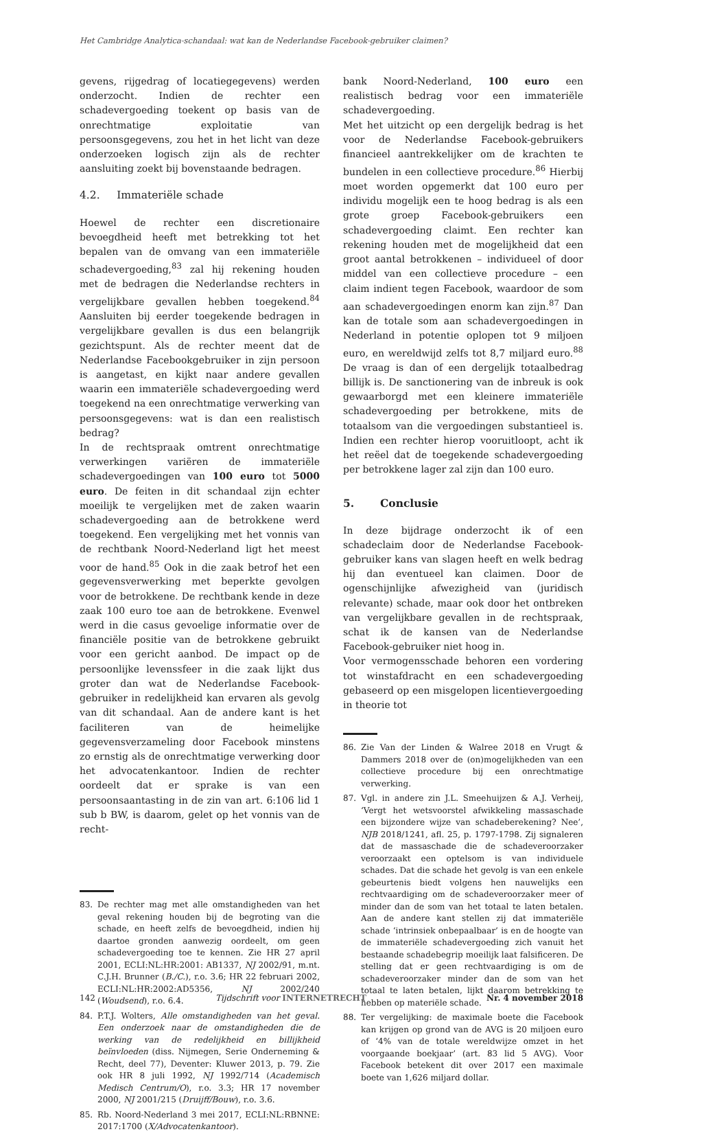Het Cambridge Analytica-schandaal: wat kan de Nederlandse Facebook-gebruiker claimen?
gevens, rijgedrag of locatiegegevens) werden onderzocht. Indien de rechter een schadevergoeding toekent op basis van de onrechtmatige exploitatie van persoonsgegevens, zou het in het licht van deze onderzoeken logisch zijn als de rechter aansluiting zoekt bij bovenstaande bedragen.
4.2. Immateriële schade
Hoewel de rechter een discretionaire bevoegdheid heeft met betrekking tot het bepalen van de omvang van een immateriële schadevergoeding,<sup>83</sup> zal hij rekening houden met de bedragen die Nederlandse rechters in vergelijkbare gevallen hebben toegekend.<sup>84</sup> Aansluiten bij eerder toegekende bedragen in vergelijkbare gevallen is dus een belangrijk gezichtspunt. Als de rechter meent dat de Nederlandse Facebookgebruiker in zijn persoon is aangetast, en kijkt naar andere gevallen waarin een immateriële schadevergoeding werd toegekend na een onrechtmatige verwerking van persoonsgegevens: wat is dan een realistisch bedrag?
In de rechtspraak omtrent onrechtmatige verwerkingen variëren de immateriële schadevergoedingen van 100 euro tot 5000 euro. De feiten in dit schandaal zijn echter moeilijk te vergelijken met de zaken waarin schadevergoeding aan de betrokkene werd toegekend. Een vergelijking met het vonnis van de rechtbank Noord-Nederland ligt het meest voor de hand.<sup>85</sup> Ook in die zaak betrof het een gegevensverwerking met beperkte gevolgen voor de betrokkene. De rechtbank kende in deze zaak 100 euro toe aan de betrokkene. Evenwel werd in die casus gevoelige informatie over de financiële positie van de betrokkene gebruikt voor een gericht aanbod. De impact op de persoonlijke levenssfeer in die zaak lijkt dus groter dan wat de Nederlandse Facebook-gebruiker in redelijkheid kan ervaren als gevolg van dit schandaal. Aan de andere kant is het faciliteren van de heimelijke gegevensverzameling door Facebook minstens zo ernstig als de onrechtmatige verwerking door het advocatenkantoor. Indien de rechter oordeelt dat er sprake is van een persoonsaantasting in de zin van art. 6:106 lid 1 sub b BW, is daarom, gelet op het vonnis van de recht-
83. De rechter mag met alle omstandigheden van het geval rekening houden bij de begroting van die schade, en heeft zelfs de bevoegdheid, indien hij daartoe gronden aanwezig oordeelt, om geen schadevergoeding toe te kennen. Zie HR 27 april 2001, ECLI:NL:HR:2001: AB1337, NJ 2002/91, m.nt. C.J.H. Brunner (B./C.), r.o. 3.6; HR 22 februari 2002, ECLI:NL:HR:2002:AD5356, NJ 2002/240 (Woudsend), r.o. 6.4.
84. P.T.J. Wolters, Alle omstandigheden van het geval. Een onderzoek naar de omstandigheden die de werking van de redelijkheid en billijkheid beïnvloeden (diss. Nijmegen, Serie Onderneming & Recht, deel 77), Deventer: Kluwer 2013, p. 79. Zie ook HR 8 juli 1992, NJ 1992/714 (Academisch Medisch Centrum/O), r.o. 3.3; HR 17 november 2000, NJ 2001/215 (Druijff/Bouw), r.o. 3.6.
85. Rb. Noord-Nederland 3 mei 2017, ECLI:NL:RBNNE: 2017:1700 (X/Advocatenkantoor).
bank Noord-Nederland, 100 euro een realistisch bedrag voor een immateriële schadevergoeding.
Met het uitzicht op een dergelijk bedrag is het voor de Nederlandse Facebook-gebruikers financieel aantrekkelijker om de krachten te bundelen in een collectieve procedure.<sup>86</sup> Hierbij moet worden opgemerkt dat 100 euro per individu mogelijk een te hoog bedrag is als een grote groep Facebook-gebruikers een schadevergoeding claimt. Een rechter kan rekening houden met de mogelijkheid dat een groot aantal betrokkenen – individueel of door middel van een collectieve procedure – een claim indient tegen Facebook, waardoor de som aan schadevergoedingen enorm kan zijn.<sup>87</sup> Dan kan de totale som aan schadevergoedingen in Nederland in potentie oplopen tot 9 miljoen euro, en wereldwijd zelfs tot 8,7 miljard euro.<sup>88</sup> De vraag is dan of een dergelijk totaalbedrag billijk is. De sanctionering van de inbreuk is ook gewaarborgd met een kleinere immateriële schadevergoeding per betrokkene, mits de totaalsom van die vergoedingen substantieel is. Indien een rechter hierop vooruitloopt, acht ik het reëel dat de toegekende schadevergoeding per betrokkene lager zal zijn dan 100 euro.
5. Conclusie
In deze bijdrage onderzocht ik of een schadeclaim door de Nederlandse Facebook-gebruiker kans van slagen heeft en welk bedrag hij dan eventueel kan claimen. Door de ogenschijnlijke afwezigheid van (juridisch relevante) schade, maar ook door het ontbreken van vergelijkbare gevallen in de rechtspraak, schat ik de kansen van de Nederlandse Facebook-gebruiker niet hoog in.
Voor vermogensschade behoren een vordering tot winstafdracht en een schadevergoeding gebaseerd op een misgelopen licentievergoeding in theorie tot
86. Zie Van der Linden & Walree 2018 en Vrugt & Dammers 2018 over de (on)mogelijkheden van een collectieve procedure bij een onrechtmatige verwerking.
87. Vgl. in andere zin J.L. Smeehuijzen & A.J. Verheij, ‘Vergt het wetsvoorstel afwikkeling massaschade een bijzondere wijze van schadeberekening? Nee’, NJB 2018/1241, afl. 25, p. 1797-1798. Zij signaleren dat de massaschade die de schadeveroorzaker veroorzaakt een optelsom is van individuele schades. Dat die schade het gevolg is van een enkele gebeurtenis biedt volgens hen nauwelijks een rechtvaardiging om de schadeveroorzaker meer of minder dan de som van het totaal te laten betalen. Aan de andere kant stellen zij dat immateriële schade ‘intrinsiek onbepaalbaar’ is en de hoogte van de immateriële schadevergoeding zich vanuit het bestaande schadebegrip moeilijk laat falsificeren. De stelling dat er geen rechtvaardiging is om de schadeveroorzaker minder dan de som van het totaal te laten betalen, lijkt daarom betrekking te hebben op materiële schade.
88. Ter vergelijking: de maximale boete die Facebook kan krijgen op grond van de AVG is 20 miljoen euro of ‘4% van de totale wereldwijze omzet in het voorgaande boekjaar’ (art. 83 lid 5 AVG). Voor Facebook betekent dit over 2017 een maximale boete van 1,626 miljard dollar.
142 Tijdschrift voor INTERNETRECHT Nr. 4 november 2018